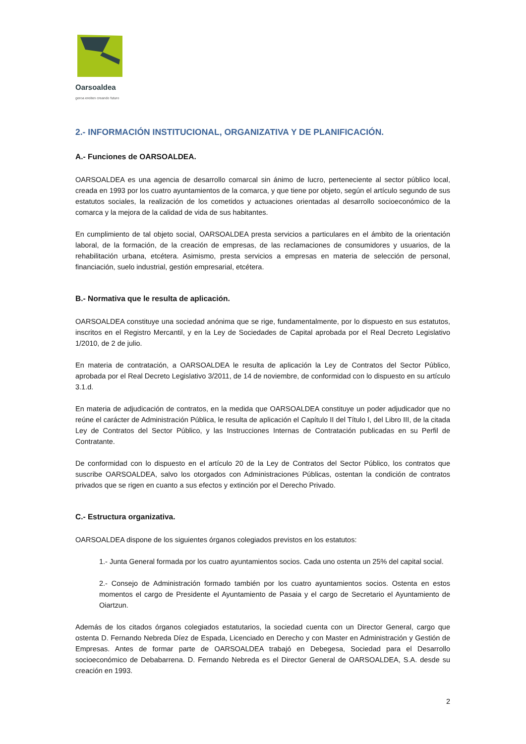Oarsoaldea
geroa ereiten creando futuro
2.- INFORMACIÓN INSTITUCIONAL, ORGANIZATIVA Y DE PLANIFICACIÓN.
A.- Funciones de OARSOALDEA.
OARSOALDEA es una agencia de desarrollo comarcal sin ánimo de lucro, perteneciente al sector público local, creada en 1993 por los cuatro ayuntamientos de la comarca, y que tiene por objeto, según el artículo segundo de sus estatutos sociales, la realización de los cometidos y actuaciones orientadas al desarrollo socioeconómico de la comarca y la mejora de la calidad de vida de sus habitantes.
En cumplimiento de tal objeto social, OARSOALDEA presta servicios a particulares en el ámbito de la orientación laboral, de la formación, de la creación de empresas, de las reclamaciones de consumidores y usuarios, de la rehabilitación urbana, etcétera. Asimismo, presta servicios a empresas en materia de selección de personal, financiación, suelo industrial, gestión empresarial, etcétera.
B.- Normativa que le resulta de aplicación.
OARSOALDEA constituye una sociedad anónima que se rige, fundamentalmente, por lo dispuesto en sus estatutos, inscritos en el Registro Mercantil, y en la Ley de Sociedades de Capital aprobada por el Real Decreto Legislativo 1/2010, de 2 de julio.
En materia de contratación, a OARSOALDEA le resulta de aplicación la Ley de Contratos del Sector Público, aprobada por el Real Decreto Legislativo 3/2011, de 14 de noviembre, de conformidad con lo dispuesto en su artículo 3.1.d.
En materia de adjudicación de contratos, en la medida que OARSOALDEA constituye un poder adjudicador que no reúne el carácter de Administración Pública, le resulta de aplicación el Capítulo II del Título I, del Libro III, de la citada Ley de Contratos del Sector Público, y las Instrucciones Internas de Contratación publicadas en su Perfil de Contratante.
De conformidad con lo dispuesto en el artículo 20 de la Ley de Contratos del Sector Público, los contratos que suscribe OARSOALDEA, salvo los otorgados con Administraciones Públicas, ostentan la condición de contratos privados que se rigen en cuanto a sus efectos y extinción por el Derecho Privado.
C.- Estructura organizativa.
OARSOALDEA dispone de los siguientes órganos colegiados previstos en los estatutos:
1.- Junta General formada por los cuatro ayuntamientos socios. Cada uno ostenta un 25% del capital social.
2.- Consejo de Administración formado también por los cuatro ayuntamientos socios. Ostenta en estos momentos el cargo de Presidente el Ayuntamiento de Pasaia y el cargo de Secretario el Ayuntamiento de Oiartzun.
Además de los citados órganos colegiados estatutarios, la sociedad cuenta con un Director General, cargo que ostenta D. Fernando Nebreda Díez de Espada, Licenciado en Derecho y con Master en Administración y Gestión de Empresas. Antes de formar parte de OARSOALDEA trabajó en Debegesa, Sociedad para el Desarrollo socioeconómico de Debabarrena. D. Fernando Nebreda es el Director General de OARSOALDEA, S.A. desde su creación en 1993.
2